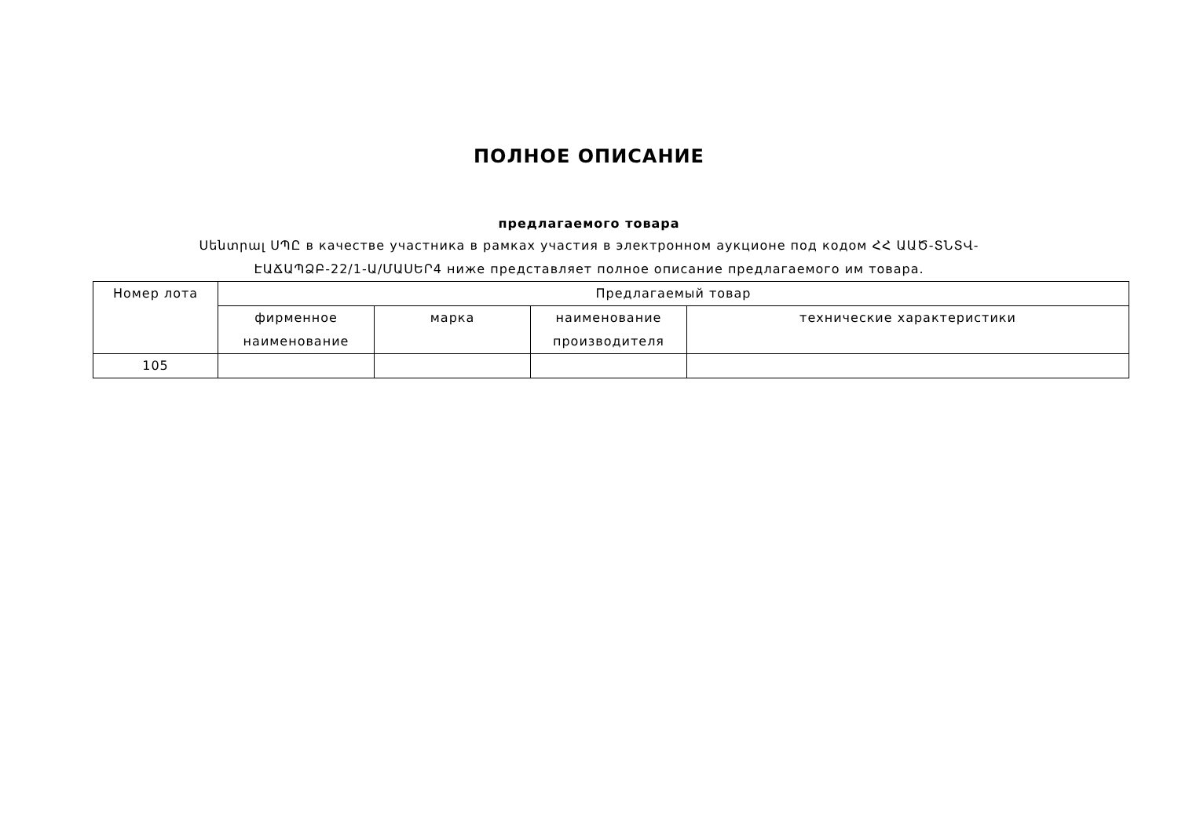ПОЛНОЕ ОПИСАНИЕ
предлагаемого товара
Սենտրալ ՍՊԸ в качестве участника в рамках участия в электронном аукционе под кодом ՀՀ ԱԱԾ-ՏՆՏՎ-ԷԱՃԱՊՁԲ-22/1-Ա/ՄԱՍԵՐ4 ниже представляет полное описание предлагаемого им товара.
| Номер лота | Предлагаемый товар | | | |
| --- | --- | --- | --- | --- |
| | фирменное наименование | марка | наименование производителя | технические характеристики |
| 105 | | | | |